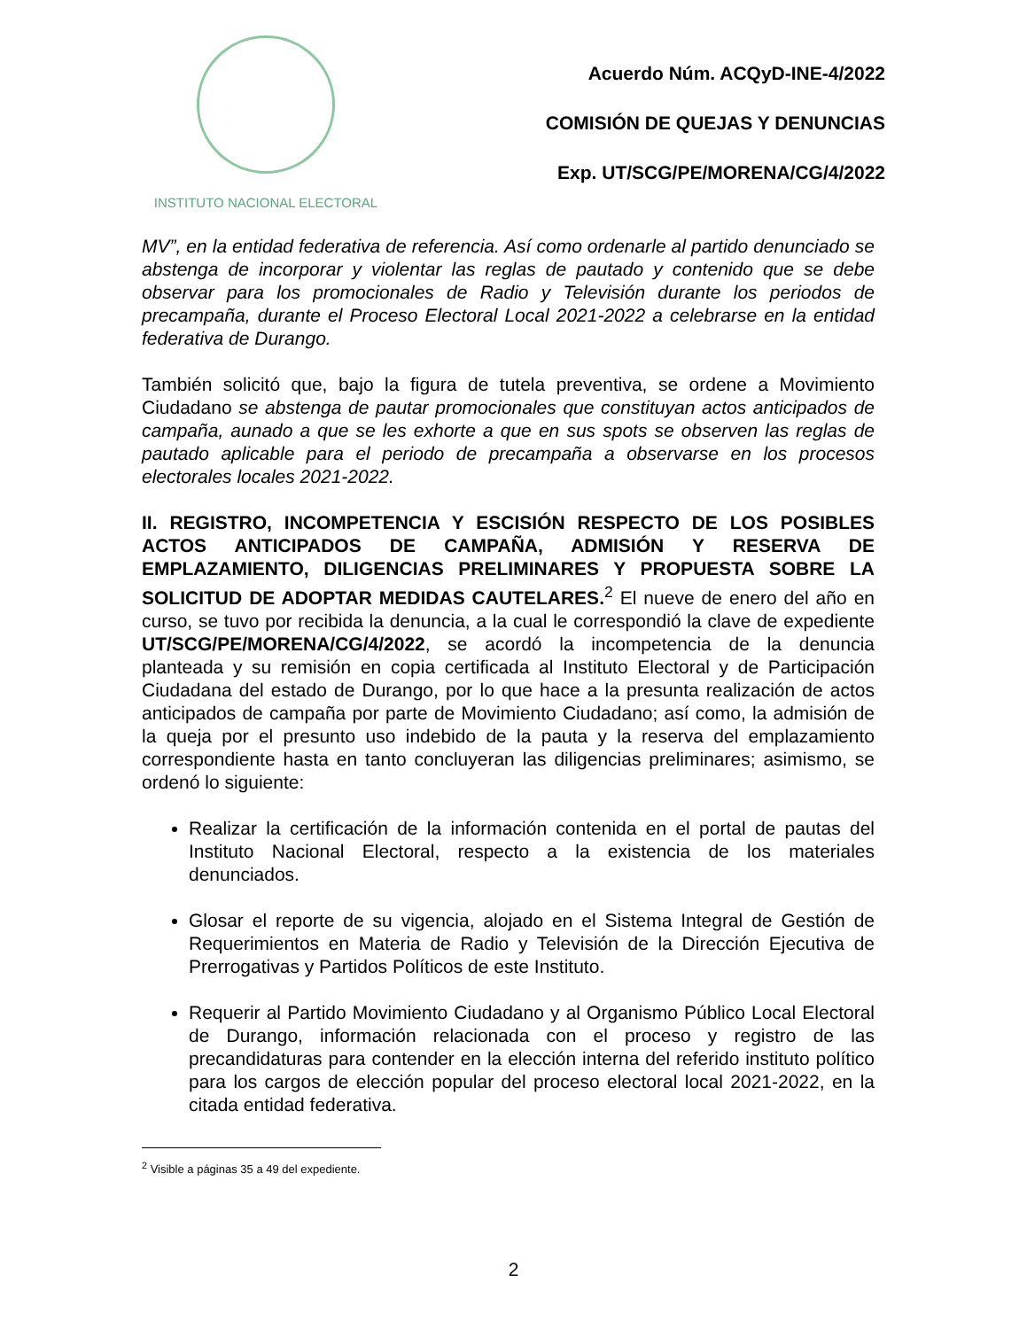INSTITUTO NACIONAL ELECTORAL
Acuerdo Núm. ACQyD-INE-4/2022
COMISIÓN DE QUEJAS Y DENUNCIAS
Exp. UT/SCG/PE/MORENA/CG/4/2022
MV”, en la entidad federativa de referencia. Así como ordenarle al partido denunciado se abstenga de incorporar y violentar las reglas de pautado y contenido que se debe observar para los promocionales de Radio y Televisión durante los periodos de precampaña, durante el Proceso Electoral Local 2021-2022 a celebrarse en la entidad federativa de Durango.
También solicitó que, bajo la figura de tutela preventiva, se ordene a Movimiento Ciudadano se abstenga de pautar promocionales que constituyan actos anticipados de campaña, aunado a que se les exhorte a que en sus spots se observen las reglas de pautado aplicable para el periodo de precampaña a observarse en los procesos electorales locales 2021-2022.
II. REGISTRO, INCOMPETENCIA Y ESCISIÓN RESPECTO DE LOS POSIBLES ACTOS ANTICIPADOS DE CAMPAÑA, ADMISIÓN Y RESERVA DE EMPLAZAMIENTO, DILIGENCIAS PRELIMINARES Y PROPUESTA SOBRE LA SOLICITUD DE ADOPTAR MEDIDAS CAUTELARES.<sup>2</sup> El nueve de enero del año en curso, se tuvo por recibida la denuncia, a la cual le correspondió la clave de expediente UT/SCG/PE/MORENA/CG/4/2022, se acordó la incompetencia de la denuncia planteada y su remisión en copia certificada al Instituto Electoral y de Participación Ciudadana del estado de Durango, por lo que hace a la presunta realización de actos anticipados de campaña por parte de Movimiento Ciudadano; así como, la admisión de la queja por el presunto uso indebido de la pauta y la reserva del emplazamiento correspondiente hasta en tanto concluyeran las diligencias preliminares; asimismo, se ordenó lo siguiente:
Realizar la certificación de la información contenida en el portal de pautas del Instituto Nacional Electoral, respecto a la existencia de los materiales denunciados.
Glosar el reporte de su vigencia, alojado en el Sistema Integral de Gestión de Requerimientos en Materia de Radio y Televisión de la Dirección Ejecutiva de Prerrogativas y Partidos Políticos de este Instituto.
Requerir al Partido Movimiento Ciudadano y al Organismo Público Local Electoral de Durango, información relacionada con el proceso y registro de las precandidaturas para contender en la elección interna del referido instituto político para los cargos de elección popular del proceso electoral local 2021-2022, en la citada entidad federativa.
<sup>2</sup> Visible a páginas 35 a 49 del expediente.
2